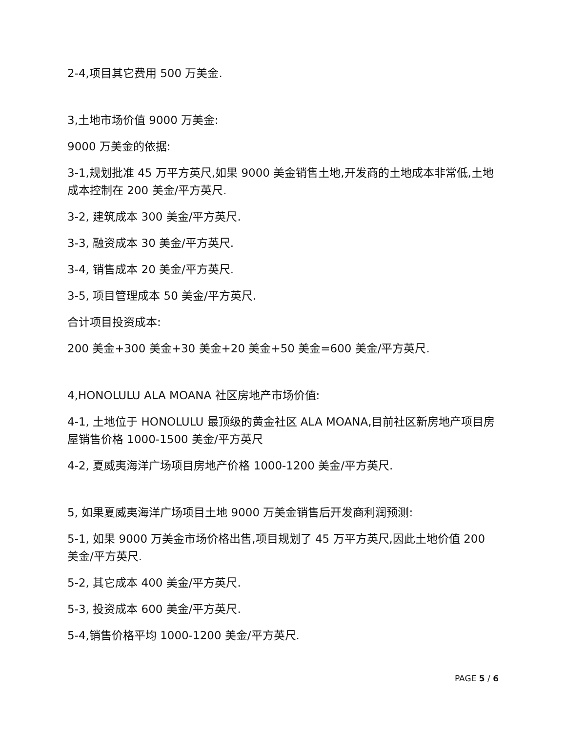2-4,项目其它费用 500 万美金.
3,土地市场价值 9000 万美金:
9000 万美金的依据:
3-1,规划批准 45 万平方英尺,如果 9000 美金销售土地,开发商的土地成本非常低,土地成本控制在 200 美金/平方英尺.
3-2, 建筑成本 300 美金/平方英尺.
3-3, 融资成本 30 美金/平方英尺.
3-4, 销售成本 20 美金/平方英尺.
3-5, 项目管理成本 50 美金/平方英尺.
合计项目投资成本:
200 美金+300 美金+30 美金+20 美金+50 美金=600 美金/平方英尺.
4,HONOLULU ALA MOANA 社区房地产市场价值:
4-1, 土地位于 HONOLULU 最顶级的黄金社区 ALA MOANA,目前社区新房地产项目房屋销售价格 1000-1500 美金/平方英尺
4-2, 夏威夷海洋广场项目房地产价格 1000-1200 美金/平方英尺.
5, 如果夏威夷海洋广场项目土地 9000 万美金销售后开发商利润预测:
5-1, 如果 9000 万美金市场价格出售,项目规划了 45 万平方英尺,因此土地价值 200 美金/平方英尺.
5-2, 其它成本 400 美金/平方英尺.
5-3, 投资成本 600 美金/平方英尺.
5-4,销售价格平均 1000-1200 美金/平方英尺.
PAGE 5 / 6